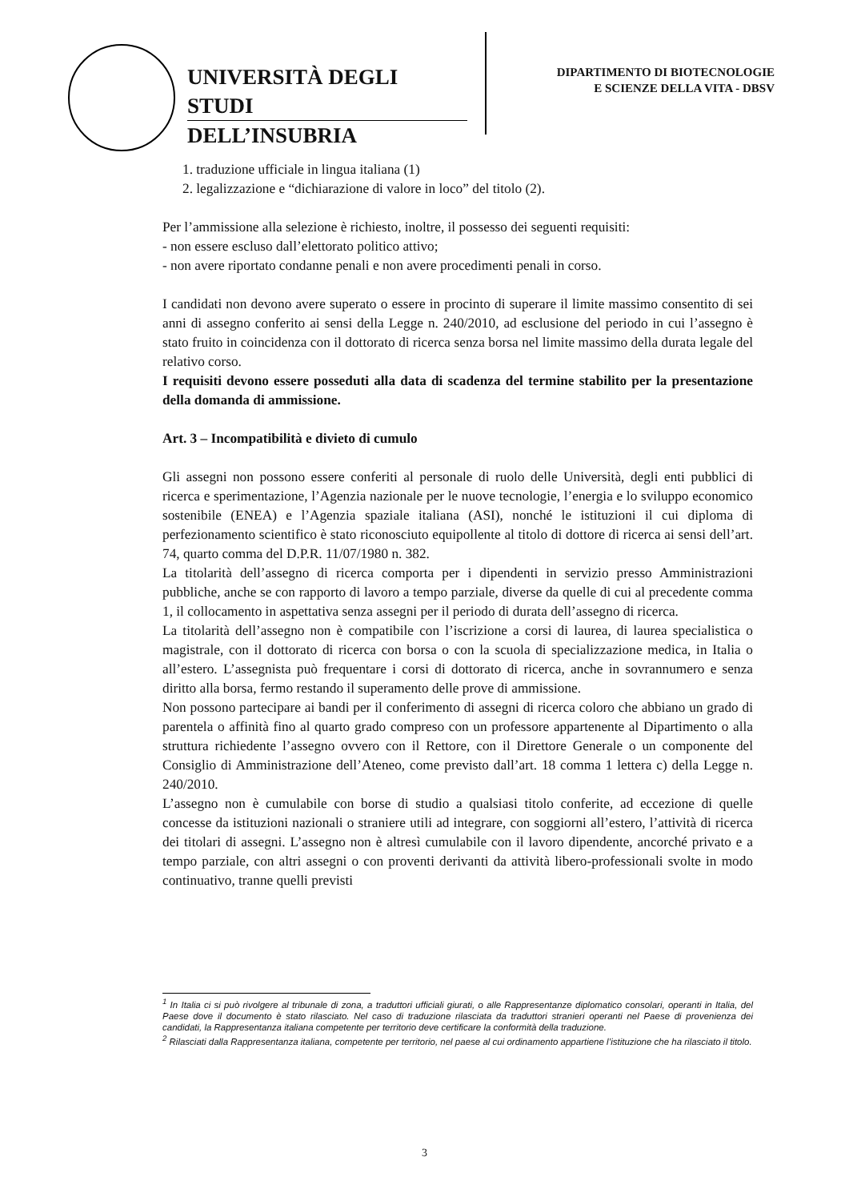UNIVERSITÀ DEGLI STUDI
DELL’INSUBRIA
DIPARTIMENTO DI BIOTECNOLOGIE
E SCIENZE DELLA VITA - DBSV
1. traduzione ufficiale in lingua italiana (1)
2. legalizzazione e “dichiarazione di valore in loco” del titolo (2).
Per l’ammissione alla selezione è richiesto, inoltre, il possesso dei seguenti requisiti:
- non essere escluso dall’elettorato politico attivo;
- non avere riportato condanne penali e non avere procedimenti penali in corso.
I candidati non devono avere superato o essere in procinto di superare il limite massimo consentito di sei anni di assegno conferito ai sensi della Legge n. 240/2010, ad esclusione del periodo in cui l’assegno è stato fruito in coincidenza con il dottorato di ricerca senza borsa nel limite massimo della durata legale del relativo corso.
I requisiti devono essere posseduti alla data di scadenza del termine stabilito per la presentazione della domanda di ammissione.
Art. 3 – Incompatibilità e divieto di cumulo
Gli assegni non possono essere conferiti al personale di ruolo delle Università, degli enti pubblici di ricerca e sperimentazione, l’Agenzia nazionale per le nuove tecnologie, l’energia e lo sviluppo economico sostenibile (ENEA) e l’Agenzia spaziale italiana (ASI), nonché le istituzioni il cui diploma di perfezionamento scientifico è stato riconosciuto equipollente al titolo di dottore di ricerca ai sensi dell’art. 74, quarto comma del D.P.R. 11/07/1980 n. 382.
La titolarità dell’assegno di ricerca comporta per i dipendenti in servizio presso Amministrazioni pubbliche, anche se con rapporto di lavoro a tempo parziale, diverse da quelle di cui al precedente comma 1, il collocamento in aspettativa senza assegni per il periodo di durata dell’assegno di ricerca.
La titolarità dell’assegno non è compatibile con l’iscrizione a corsi di laurea, di laurea specialistica o magistrale, con il dottorato di ricerca con borsa o con la scuola di specializzazione medica, in Italia o all’estero. L’assegnista può frequentare i corsi di dottorato di ricerca, anche in sovrannumero e senza diritto alla borsa, fermo restando il superamento delle prove di ammissione.
Non possono partecipare ai bandi per il conferimento di assegni di ricerca coloro che abbiano un grado di parentela o affinità fino al quarto grado compreso con un professore appartenente al Dipartimento o alla struttura richiedente l’assegno ovvero con il Rettore, con il Direttore Generale o un componente del Consiglio di Amministrazione dell’Ateneo, come previsto dall’art. 18 comma 1 lettera c) della Legge n. 240/2010.
L’assegno non è cumulabile con borse di studio a qualsiasi titolo conferite, ad eccezione di quelle concesse da istituzioni nazionali o straniere utili ad integrare, con soggiorni all’estero, l’attività di ricerca dei titolari di assegni. L’assegno non è altresì cumulabile con il lavoro dipendente, ancorché privato e a tempo parziale, con altri assegni o con proventi derivanti da attività libero-professionali svolte in modo continuativo, tranne quelli previsti
<sup>1</sup> In Italia ci si può rivolgere al tribunale di zona, a traduttori ufficiali giurati, o alle Rappresentanze diplomatico consolari, operanti in Italia, del Paese dove il documento è stato rilasciato. Nel caso di traduzione rilasciata da traduttori stranieri operanti nel Paese di provenienza dei candidati, la Rappresentanza italiana competente per territorio deve certificare la conformità della traduzione.
<sup>2</sup> Rilasciati dalla Rappresentanza italiana, competente per territorio, nel paese al cui ordinamento appartiene l’istituzione che ha rilasciato il titolo.
3